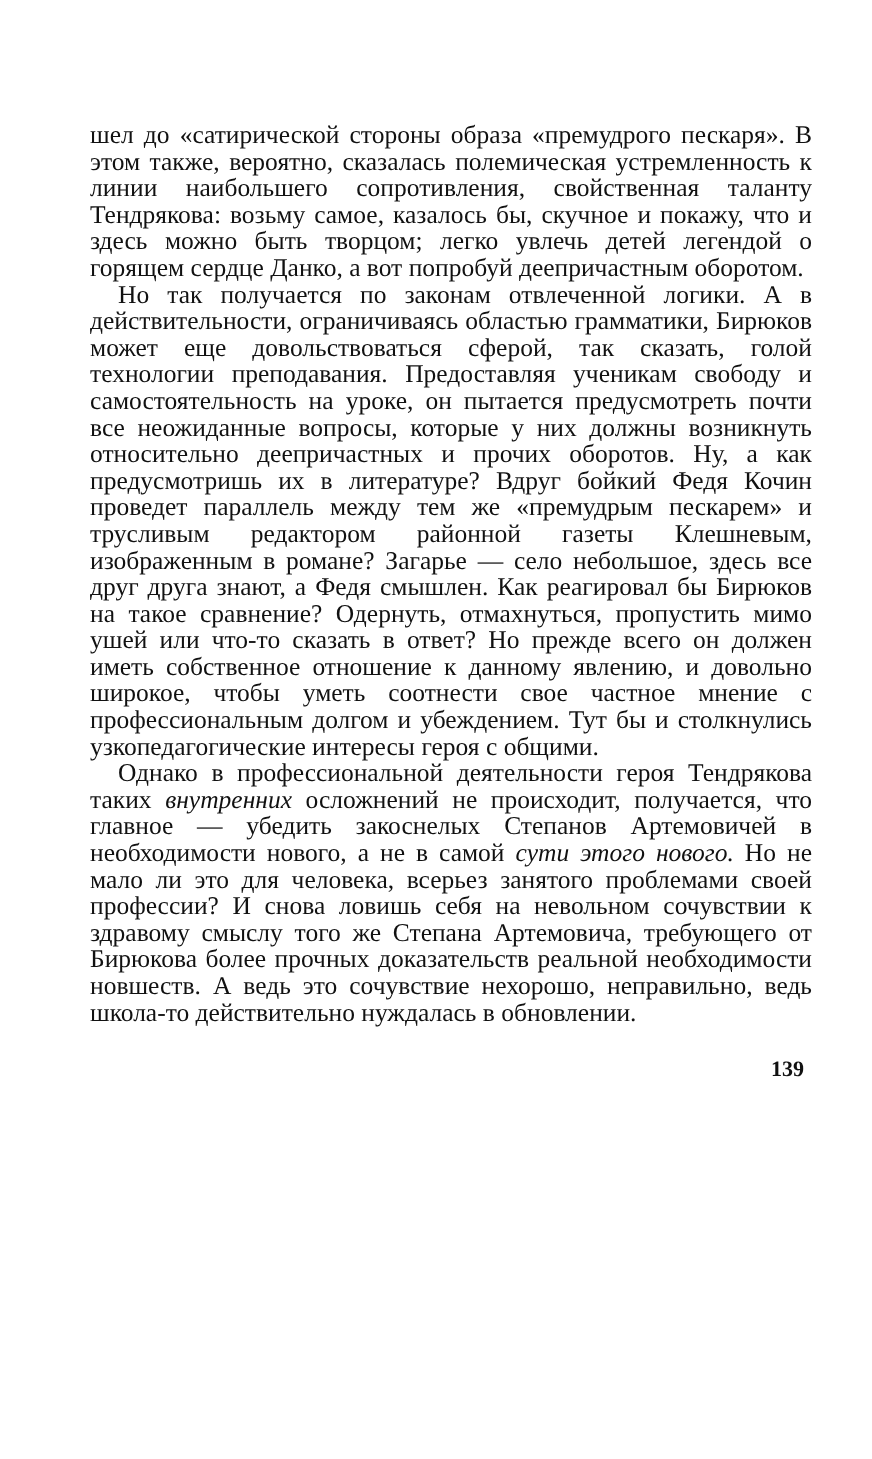шел до «сатирической стороны образа «премудрого пескаря». В этом также, вероятно, сказалась полемическая устремленность к линии наибольшего сопротивления, свойственная таланту Тендрякова: возьму самое, казалось бы, скучное и покажу, что и здесь можно быть творцом; легко увлечь детей легендой о горящем сердце Данко, а вот попробуй деепричастным оборотом.
Но так получается по законам отвлеченной логики. А в действительности, ограничиваясь областью грамматики, Бирюков может еще довольствоваться сферой, так сказать, голой технологии преподавания. Предоставляя ученикам свободу и самостоятельность на уроке, он пытается предусмотреть почти все неожиданные вопросы, которые у них должны возникнуть относительно деепричастных и прочих оборотов. Ну, а как предусмотришь их в литературе? Вдруг бойкий Федя Кочин проведет параллель между тем же «премудрым пескарем» и трусливым редактором районной газеты Клешневым, изображенным в романе? Загарье — село небольшое, здесь все друг друга знают, а Федя смышлен. Как реагировал бы Бирюков на такое сравнение? Одернуть, отмахнуться, пропустить мимо ушей или что-то сказать в ответ? Но прежде всего он должен иметь собственное отношение к данному явлению, и довольно широкое, чтобы уметь соотнести свое частное мнение с профессиональным долгом и убеждением. Тут бы и столкнулись узкопедагогические интересы героя с общими.
Однако в профессиональной деятельности героя Тендрякова таких внутренних осложнений не происходит, получается, что главное — убедить закоснелых Степанов Артемовичей в необходимости нового, а не в самой сути этого нового. Но не мало ли это для человека, всерьез занятого проблемами своей профессии? И снова ловишь себя на невольном сочувствии к здравому смыслу того же Степана Артемовича, требующего от Бирюкова более прочных доказательств реальной необходимости новшеств. А ведь это сочувствие нехорошо, неправильно, ведь школа-то действительно нуждалась в обновлении.
139